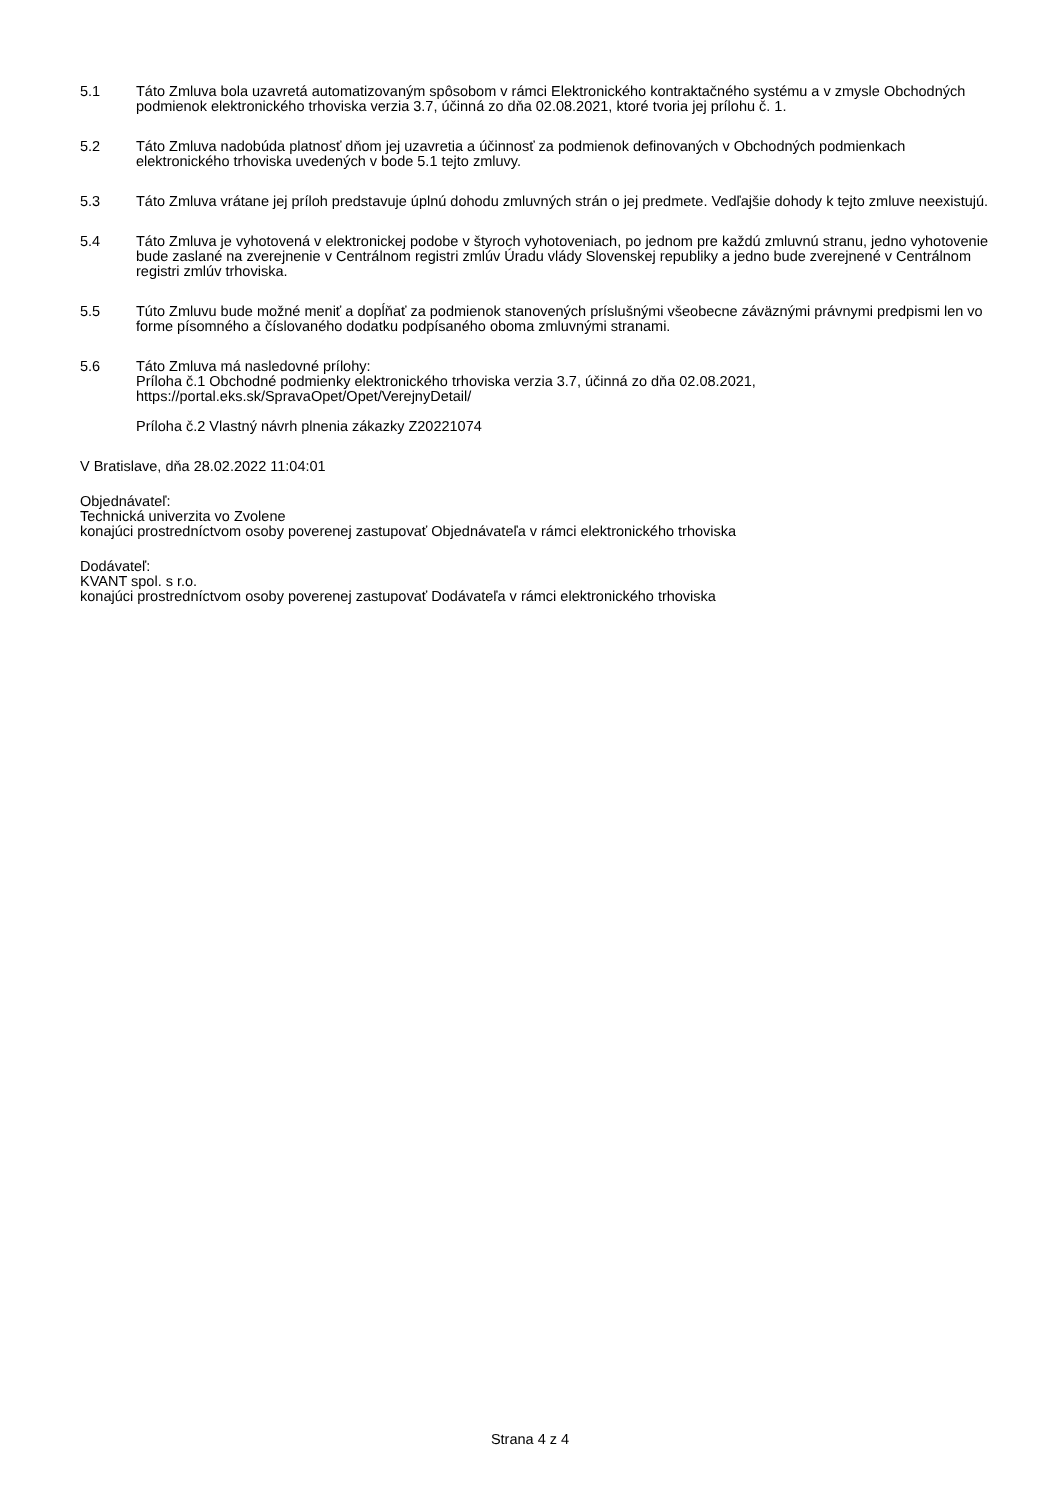5.1 Táto Zmluva bola uzavretá automatizovaným spôsobom v rámci Elektronického kontraktačného systému a v zmysle Obchodných podmienok elektronického trhoviska verzia 3.7, účinná zo dňa 02.08.2021, ktoré tvoria jej prílohu č. 1.
5.2 Táto Zmluva nadobúda platnosť dňom jej uzavretia a účinnosť za podmienok definovaných v Obchodných podmienkach elektronického trhoviska uvedených v bode 5.1 tejto zmluvy.
5.3 Táto Zmluva vrátane jej príloh predstavuje úplnú dohodu zmluvných strán o jej predmete. Vedľajšie dohody k tejto zmluve neexistujú.
5.4 Táto Zmluva je vyhotovená v elektronickej podobe v štyroch vyhotoveniach, po jednom pre každú zmluvnú stranu, jedno vyhotovenie bude zaslané na zverejnenie v Centrálnom registri zmlúv Úradu vlády Slovenskej republiky a jedno bude zverejnené v Centrálnom registri zmlúv trhoviska.
5.5 Túto Zmluvu bude možné meniť a dopĺňať za podmienok stanovených príslušnými všeobecne záväznými právnymi predpismi len vo forme písomného a číslovaného dodatku podpísaného oboma zmluvnými stranami.
5.6 Táto Zmluva má nasledovné prílohy:
Príloha č.1 Obchodné podmienky elektronického trhoviska verzia 3.7, účinná zo dňa 02.08.2021, https://portal.eks.sk/SpravaOpet/Opet/VerejnyDetail/
Príloha č.2 Vlastný návrh plnenia zákazky Z20221074
V Bratislave, dňa 28.02.2022 11:04:01
Objednávateľ:
Technická univerzita vo Zvolene
konajúci prostredníctvom osoby poverenej zastupovať Objednávateľa v rámci elektronického trhoviska
Dodávateľ:
KVANT spol. s r.o.
konajúci prostredníctvom osoby poverenej zastupovať Dodávateľa v rámci elektronického trhoviska
Strana 4 z 4